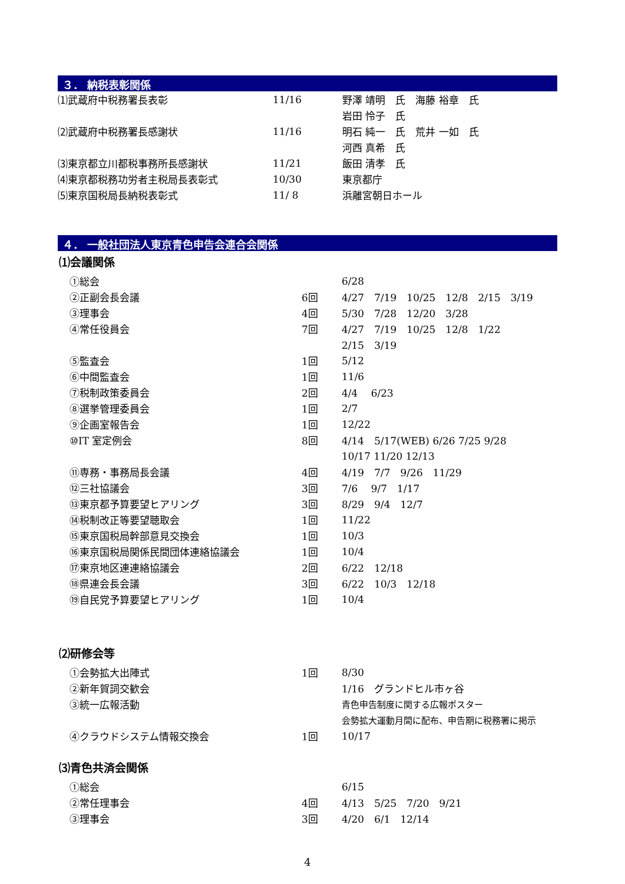３． 納税表彰関係
| ⑴武蔵府中税務署長表彰 | 11/16 | 野澤 靖明 氏 海藤 裕章 氏 |
| | | 岩田 怜子 氏 |
| ⑵武蔵府中税務署長感謝状 | 11/16 | 明石 純一 氏 荒井 一如 氏 |
| | | 河西 真希 氏 |
| ⑶東京都立川都税事務所長感謝状 | 11/21 | 飯田 清孝 氏 |
| ⑷東京都税務功労者主税局長表彰式 | 10/30 | 東京都庁 |
| ⑸東京国税局長納税表彰式 | 11/ 8 | 浜離宮朝日ホール |
４． 一般社団法人東京青色申告会連合会関係
⑴会議関係
| | ①総会 | | 6/28 |
| | ②正副会長会議 | 6回 | 4/27 7/19 10/25 12/8 2/15 3/19 |
| | ③理事会 | 4回 | 5/30 7/28 12/20 3/28 |
| | ④常任役員会 | 7回 | 4/27 7/19 10/25 12/8 1/22 |
| | | | 2/15 3/19 |
| | ⑤監査会 | 1回 | 5/12 |
| | ⑥中間監査会 | 1回 | 11/6 |
| | ⑦税制政策委員会 | 2回 | 4/4 6/23 |
| | ⑧選挙管理委員会 | 1回 | 2/7 |
| | ⑨企画室報告会 | 1回 | 12/22 |
| | ⑩IT 室定例会 | 8回 | 4/14 5/17(WEB) 6/26 7/25 9/28 |
| | | | 10/17 11/20 12/13 |
| | ⑪専務・事務局長会議 | 4回 | 4/19 7/7 9/26 11/29 |
| | ⑫三社協議会 | 3回 | 7/6 9/7 1/17 |
| | ⑬東京都予算要望ヒアリング | 3回 | 8/29 9/4 12/7 |
| | ⑭税制改正等要望聴取会 | 1回 | 11/22 |
| | ⑮東京国税局幹部意見交換会 | 1回 | 10/3 |
| | ⑯東京国税局関係民間団体連絡協議会 | 1回 | 10/4 |
| | ⑰東京地区連連絡協議会 | 2回 | 6/22 12/18 |
| | ⑱県連会長会議 | 3回 | 6/22 10/3 12/18 |
| | ⑲自民党予算要望ヒアリング | 1回 | 10/4 |
⑵研修会等
| | ①会勢拡大出陣式 | 1回 | 8/30 |
| | ②新年賀詞交歓会 | | 1/16 グランドヒル市ヶ谷 |
| | ③統一広報活動 | | 青色申告制度に関する広報ポスター |
| | | | 会勢拡大運動月間に配布、申告期に税務署に掲示 |
| | ④クラウドシステム情報交換会 | 1回 | 10/17 |
⑶青色共済会関係
| | ①総会 | | 6/15 |
| | ②常任理事会 | 4回 | 4/13 5/25 7/20 9/21 |
| | ③理事会 | 3回 | 4/20 6/1 12/14 |
4